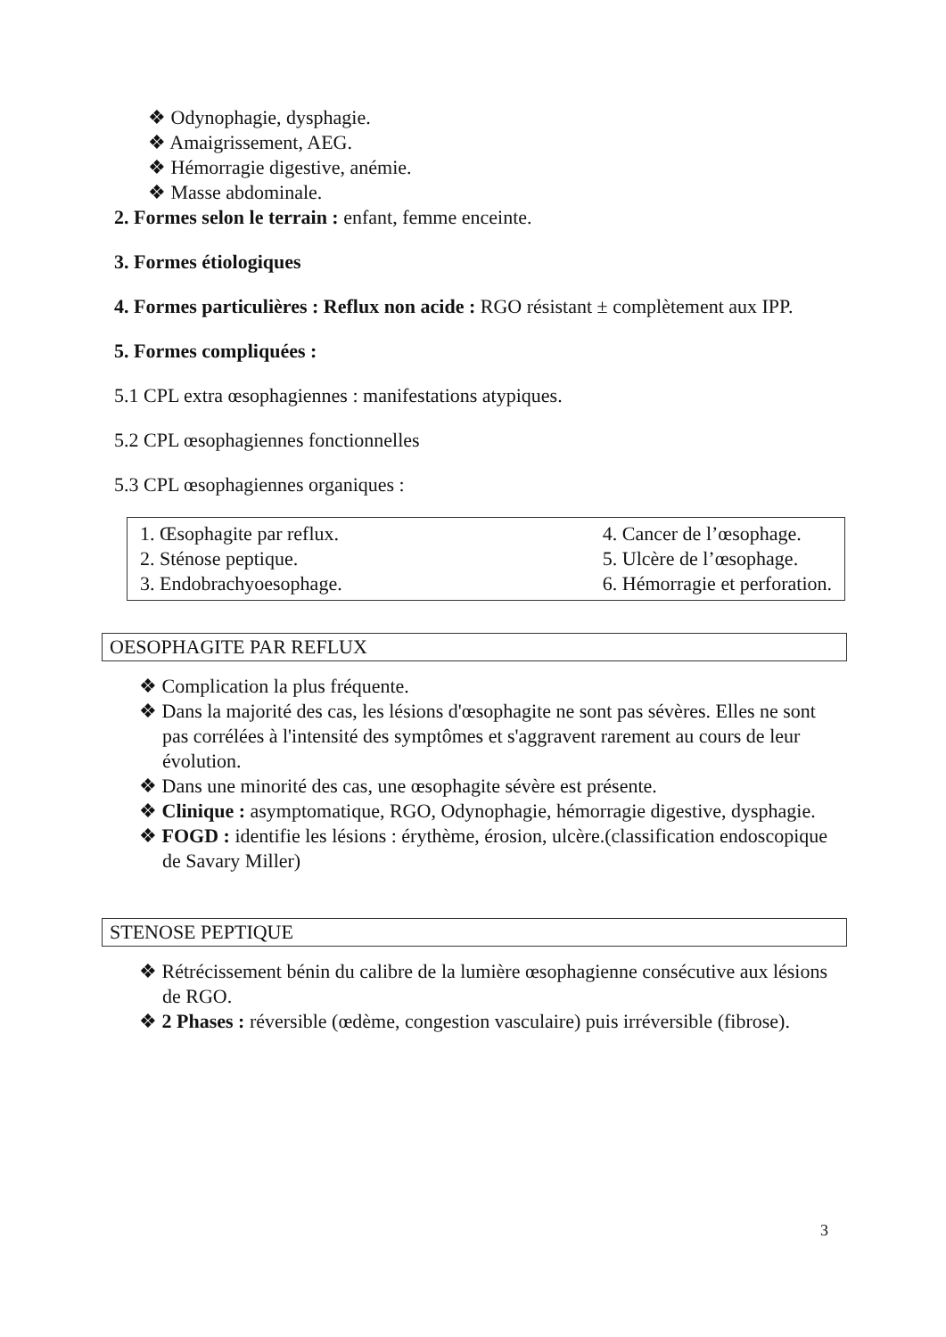❖ Odynophagie, dysphagie.
❖ Amaigrissement, AEG.
❖ Hémorragie digestive, anémie.
❖ Masse abdominale.
2. Formes selon le terrain : enfant, femme enceinte.
3. Formes étiologiques
4. Formes particulières : Reflux non acide : RGO résistant ± complètement aux IPP.
5. Formes compliquées :
5.1 CPL extra œsophagiennes : manifestations atypiques.
5.2 CPL œsophagiennes fonctionnelles
5.3 CPL œsophagiennes organiques :
1. Œsophagite par reflux.
2. Sténose peptique.
3. Endobrachyoesophage.
4. Cancer de l’œsophage.
5. Ulcère de l’œsophage.
6. Hémorragie et perforation.
OESOPHAGITE PAR REFLUX
❖ Complication la plus fréquente.
❖ Dans la majorité des cas, les lésions d'œsophagite ne sont pas sévères. Elles ne sont pas corrélées à l'intensité des symptômes et s'aggravent rarement au cours de leur évolution.
❖ Dans une minorité des cas, une œsophagite sévère est présente.
❖ Clinique : asymptomatique, RGO, Odynophagie, hémorragie digestive, dysphagie.
❖ FOGD : identifie les lésions : érythème, érosion, ulcère.(classification endoscopique de Savary Miller)
STENOSE PEPTIQUE
❖ Rétrécissement bénin du calibre de la lumière œsophagienne consécutive aux lésions de RGO.
❖ 2 Phases : réversible (œdème, congestion vasculaire) puis irréversible (fibrose).
3